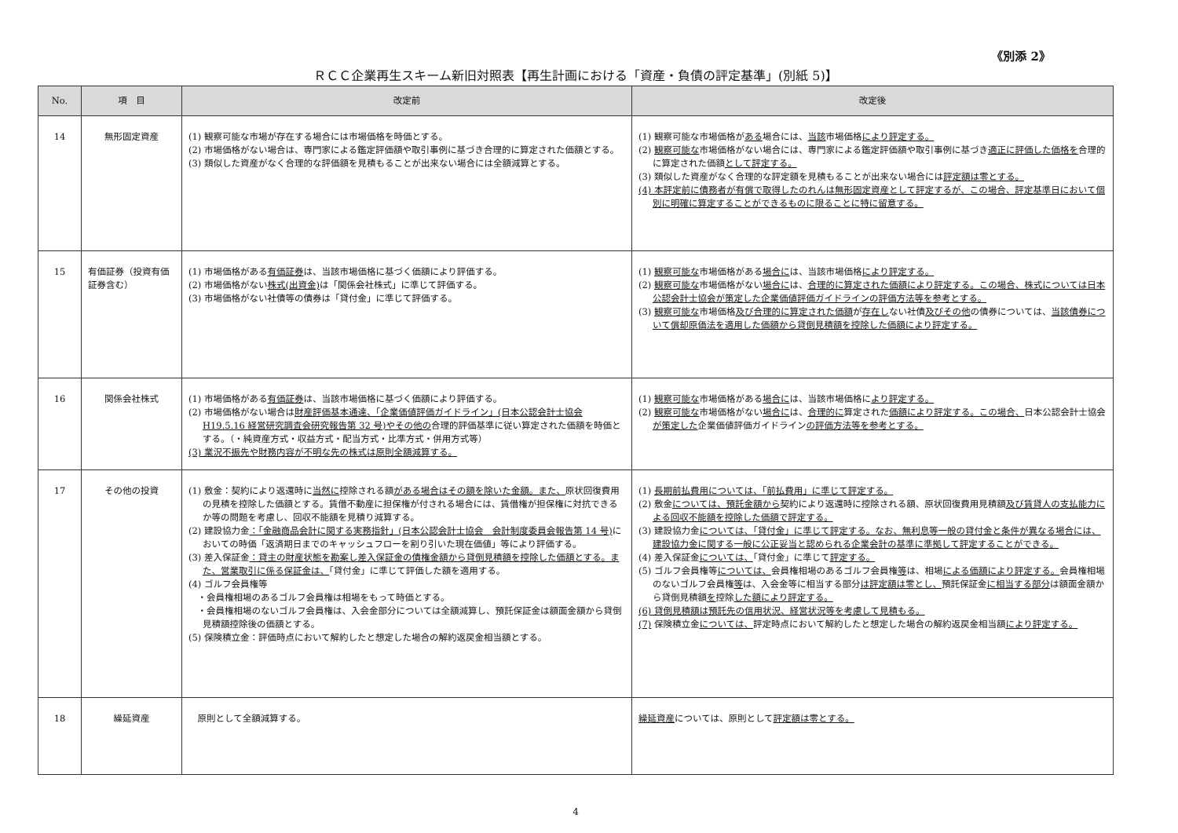《別添 2》
ＲＣＣ企業再生スキーム新旧対照表【再生計画における「資産・負債の評定基準」(別紙 5)】
| No. | 項 目 | 改定前 | 改定後 |
| --- | --- | --- | --- |
| 14 | 無形固定資産 | (1) 観察可能な市場が存在する場合には市場価格を時価とする。 (2) 市場価格がない場合は、専門家による鑑定評価額や取引事例に基づき合理的に算定された価額とする。 (3) 類似した資産がなく合理的な評価額を見積もることが出来ない場合には全額減算とする。 | (1) 観察可能な市場価格が ある 場合には、 当該 市場価格 により評定する。 (2) 観察可能な 市場価格がない場合には、専門家による鑑定評価額や取引事例に基づき 適正に評価した価格を 合理的に算定された価額 として評定する。 (3) 類似した資産がなく合理的な評定額を見積もることが出来ない場合には 評定額は零とする。 (4) 本評定前に債務者が有償で取得したのれんは無形固定資産として評定するが、この場合、評定基準日において個別に明確に算定することができるものに限ることに特に留意する。 |
| 15 | 有価証券（投資有価証券含む） | (1) 市場価格がある 有価証券 は、当該市場価格に基づく価額により評価する。 (2) 市場価格がない 株式(出資金) は「関係会社株式」に準じて評価する。 (3) 市場価格がない社債等の債券は「貸付金」に準じて評価する。 | (1) 観察可能な 市場価格がある 場合に は、当該市場価格 により評定する。 (2) 観察可能な 市場価格がない 場合に は、 合理的に算定された価額により評定する。この場合、株式については日本公認会計士協会が策定した企業価値評価ガイドラインの評価方法等を参考とする。 (3) 観察可能な 市場価格 及び合理的に算定された価額 が 存在し ない社債 及びその他 の債券については、 当該債券について償却原価法を適用した価額から貸倒見積額を控除した価額により評定する。 |
| 16 | 関係会社株式 | (1) 市場価格がある 有価証券 は、当該市場価格に基づく価額により評価する。 (2) 市場価格がない場合は 財産評価基本通達、「企業価値評価ガイドライン」(日本公認会計士協会 H19.5.16 経営研究調査会研究報告第 32 号)やその他の 合理的評価基準に従い算定された価額を時価とする。（・純資産方式・収益方式・配当方式・比準方式・併用方式等） (3) 業況不振先や財務内容が不明な先の株式は原則全額減算する。 | (1) 観察可能な 市場価格がある 場合に は、当該市場価格に より評定する。 (2) 観察可能な 市場価格がない 場合に は、 合理的に 算定された 価額により評定する。この場合、 日本公認会計士協会 が策定した 企業価値評価ガイドライン の評価方法等を参考とする。 |
| 17 | その他の投資 | (1) 敷金：契約により返還時に 当然に 控除される額 がある場合はその額を除いた金額。また、 原状回復費用の見積を控除した価額とする。賃借不動産に担保権が付される場合には、賃借権が担保権に対抗できるか等の問題を考慮し、回収不能額を見積り減算する。 (2) 建設協力金 ：「金融商品会計に関する実務指針」(日本公認会計士協会 会計制度委員会報告第 14 号) においての時価「返済期日までのキャッシュフローを割り引いた現在価値」等により評価する。 (3) 差入保証金 ：貸主の財産状態を勘案し差入保証金の債権金額から貸倒見積額を控除した価額とする。また、営業取引に係る保証金は、 「貸付金」に準じて評価した額を適用する。 (4) ゴルフ会員権等 ・会員権相場のあるゴルフ会員権は相場をもって時価とする。 ・会員権相場のないゴルフ会員権は、入会金部分については全額減算し、預託保証金は額面金額から貸倒見積額控除後の価額とする。 (5) 保険積立金：評価時点において解約したと想定した場合の解約返戻金相当額とする。 | (1) 長期前払費用については、「前払費用」に準じて評定する。 (2) 敷金 については、預託金額から 契約により返還時に控除される額、原状回復費用見積額 及び賃貸人の支払能力による回収不能額を控除した価額で評定する。 (3) 建設協力金 については、「貸付金」に準じて評定する。なお、無利息等一般の貸付金と条件が異なる場合には、建設協力金に関する一般に公正妥当と認められる企業会計の基準に準拠して評定することができる。 (4) 差入保証金 については、 「貸付金」に準じて 評定する。 (5) ゴルフ会員権等 については、 会員権相場のあるゴルフ会員権 等 は、相場 による価額により評定する。 会員権相場のないゴルフ会員権 等 は、入会金等に相当する部分 は評定額は零とし、 預託保証金 に相当する部分 は額面金額から貸倒見積額 を 控除 した額により評定する。 (6) 貸倒見積額は預託先の信用状況、経営状況等を考慮して見積もる。 (7) 保険積立金 については、 評定時点において解約したと想定した場合の解約返戻金相当額 により評定する。 |
| 18 | 繰延資産 | 原則として全額減算する。 | 繰延資産 については、原則として 評定額は零とする。 |
4